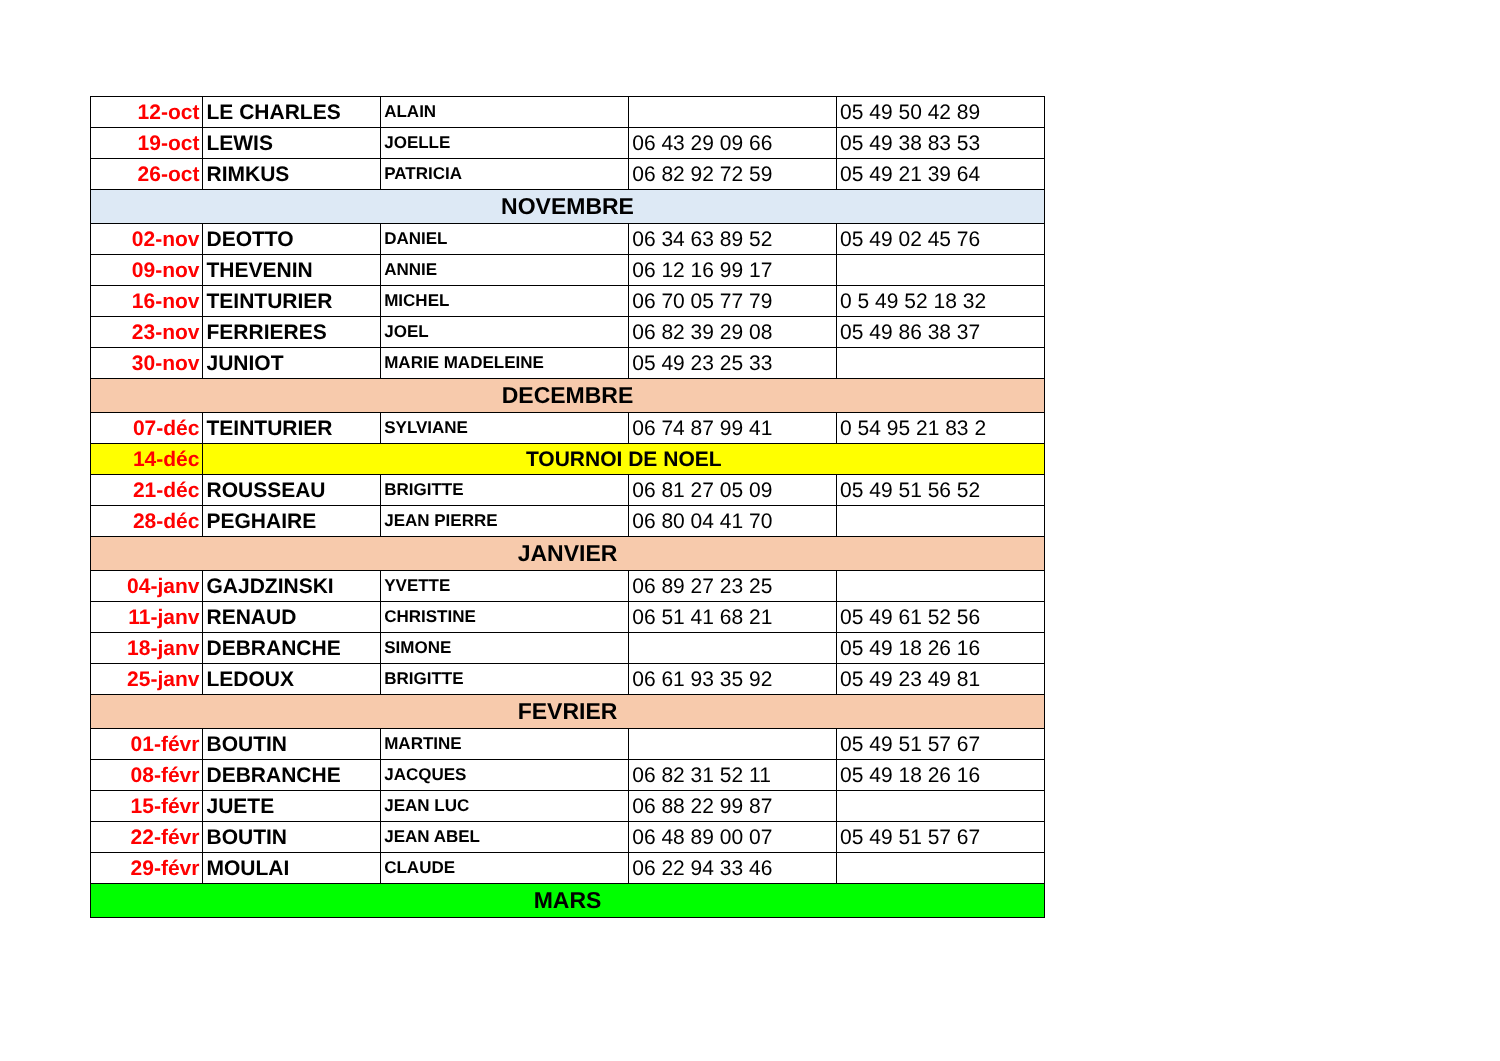| 12-oct | LE CHARLES | ALAIN | | 05 49 50 42 89 |
| 19-oct | LEWIS | JOELLE | 06 43 29 09 66 | 05 49 38 83 53 |
| 26-oct | RIMKUS | PATRICIA | 06 82 92 72 59 | 05 49 21 39 64 |
| NOVEMBRE | | | | |
| 02-nov | DEOTTO | DANIEL | 06 34 63 89 52 | 05 49 02 45 76 |
| 09-nov | THEVENIN | ANNIE | 06 12 16 99 17 | |
| 16-nov | TEINTURIER | MICHEL | 06 70 05 77 79 | 0 5 49 52 18 32 |
| 23-nov | FERRIERES | JOEL | 06 82 39 29 08 | 05 49 86 38 37 |
| 30-nov | JUNIOT | MARIE MADELEINE | 05 49 23 25 33 | |
| DECEMBRE | | | | |
| 07-déc | TEINTURIER | SYLVIANE | 06 74 87 99 41 | 0 54 95 21 83 2 |
| 14-déc | TOURNOI DE NOEL | | | |
| 21-déc | ROUSSEAU | BRIGITTE | 06 81 27 05 09 | 05 49 51 56 52 |
| 28-déc | PEGHAIRE | JEAN PIERRE | 06 80 04 41 70 | |
| JANVIER | | | | |
| 04-janv | GAJDZINSKI | YVETTE | 06 89 27 23 25 | |
| 11-janv | RENAUD | CHRISTINE | 06 51 41 68 21 | 05 49 61 52 56 |
| 18-janv | DEBRANCHE | SIMONE | | 05 49 18 26 16 |
| 25-janv | LEDOUX | BRIGITTE | 06 61 93 35 92 | 05 49 23 49 81 |
| FEVRIER | | | | |
| 01-févr | BOUTIN | MARTINE | | 05 49 51 57 67 |
| 08-févr | DEBRANCHE | JACQUES | 06 82 31 52 11 | 05 49 18 26 16 |
| 15-févr | JUETE | JEAN LUC | 06 88 22 99 87 | |
| 22-févr | BOUTIN | JEAN ABEL | 06 48 89 00 07 | 05 49 51 57 67 |
| 29-févr | MOULAI | CLAUDE | 06 22 94 33 46 | |
| MARS | | | | |